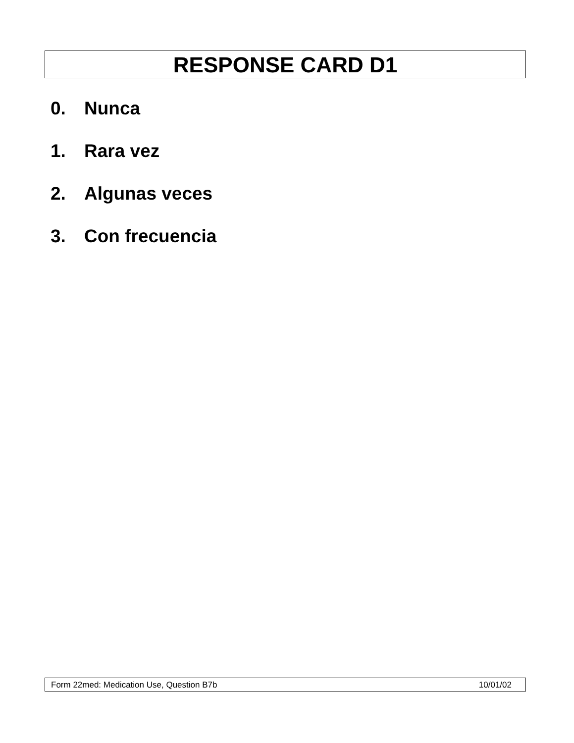RESPONSE CARD D1
0. Nunca
1. Rara vez
2. Algunas veces
3. Con frecuencia
Form 22med: Medication Use, Question B7b 10/01/02